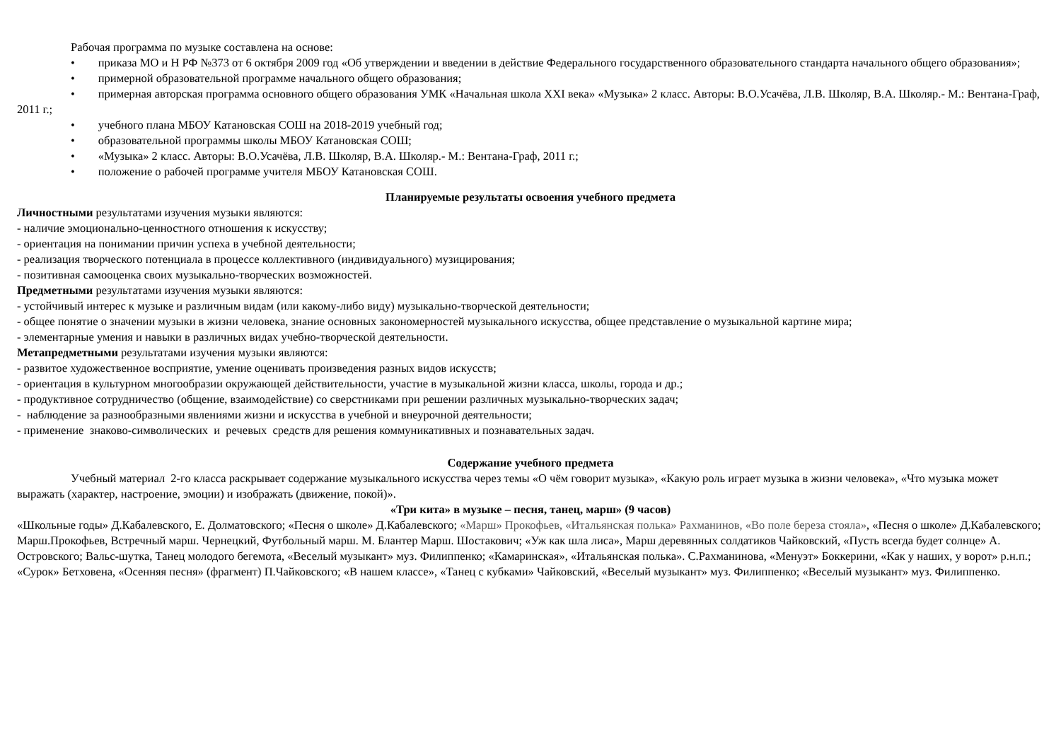Рабочая программа по музыке составлена на основе:
• приказа МО и Н РФ №373 от 6 октября 2009 год «Об утверждении и введении в действие Федерального государственного образовательного стандарта начального общего образования»;
• примерной образовательной программе начального общего образования;
• примерная авторская программа основного общего образования УМК «Начальная школа XXI века» «Музыка» 2 класс. Авторы: В.О.Усачёва, Л.В. Школяр, В.А. Школяр.- М.: Вентана-Граф, 2011 г.;
• учебного плана МБОУ Катановская СОШ на 2018-2019 учебный год;
• образовательной программы школы МБОУ Катановская СОШ;
• «Музыка» 2 класс. Авторы: В.О.Усачёва, Л.В. Школяр, В.А. Школяр.- М.: Вентана-Граф, 2011 г.;
• положение о рабочей программе учителя МБОУ Катановская СОШ.
Планируемые результаты освоения учебного предмета
Личностными результатами изучения музыки являются:
- наличие эмоционально-ценностного отношения к искусству;
- ориентация на понимании причин успеха в учебной деятельности;
- реализация творческого потенциала в процессе коллективного (индивидуального) музицирования;
- позитивная самооценка своих музыкально-творческих возможностей.
Предметными результатами изучения музыки являются:
- устойчивый интерес к музыке и различным видам (или какому-либо виду) музыкально-творческой деятельности;
- общее понятие о значении музыки в жизни человека, знание основных закономерностей музыкального искусства, общее представление о музыкальной картине мира;
- элементарные умения и навыки в различных видах учебно-творческой деятельности.
Метапредметными результатами изучения музыки являются:
- развитое художественное восприятие, умение оценивать произведения разных видов искусств;
- ориентация в культурном многообразии окружающей действительности, участие в музыкальной жизни класса, школы, города и др.;
- продуктивное сотрудничество (общение, взаимодействие) со сверстниками при решении различных музыкально-творческих задач;
- наблюдение за разнообразными явлениями жизни и искусства в учебной и внеурочной деятельности;
- применение знаково-символических и речевых средств для решения коммуникативных и познавательных задач.
Содержание учебного предмета
Учебный материал 2-го класса раскрывает содержание музыкального искусства через темы «О чём говорит музыка», «Какую роль играет музыка в жизни человека», «Что музыка может выражать (характер, настроение, эмоции) и изображать (движение, покой)».
«Три кита» в музыке – песня, танец, марш» (9 часов)
«Школьные годы» Д.Кабалевского, Е. Долматовского; «Песня о школе» Д.Кабалевского; «Марш» Прокофьев, «Итальянская полька» Рахманинов, «Во поле береза стояла», «Песня о школе» Д.Кабалевского; Марш.Прокофьев, Встречный марш. Чернецкий, Футбольный марш. М. Блантер Марш. Шостакович; «Уж как шла лиса», Марш деревянных солдатиков Чайковский, «Пусть всегда будет солнце» А. Островского; Вальс-шутка, Танец молодого бегемота, «Веселый музыкант» муз. Филиппенко; «Камаринская», «Итальянская полька». С.Рахманинова, «Менуэт» Боккерини, «Как у наших, у ворот» р.н.п.; «Сурок» Бетховена, «Осенняя песня» (фрагмент) П.Чайковского; «В нашем классе», «Танец с кубками» Чайковский, «Веселый музыкант» муз. Филиппенко; «Веселый музыкант» муз. Филиппенко.